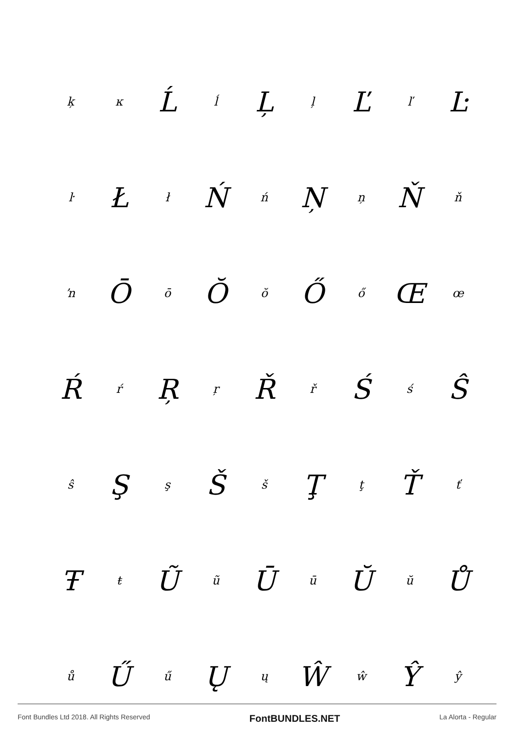ķĸ Ĺ ĺ Ļ ļ Ľ ľ Ŀ
ŀ Ł ł Ń ń Ņ ņ Ň ň
ŉ Ō ō Ŏ ŏ Ő ő Œ œ
Ŕŕ Ŗ ŗ Ř ř Ś ś Ŝ
ŝ Ş ş Š š Ţ ţ Ť ť
Ŧŧ Ũ ũ Ū ū Ŭ ŭ Ů
ů Ű ű Ų ų Ŵ ŵ Ŷ ŷ
Font Bundles Ltd 2018. All Rights Reserved FontBUNDLES.NET La Alorta - Regular